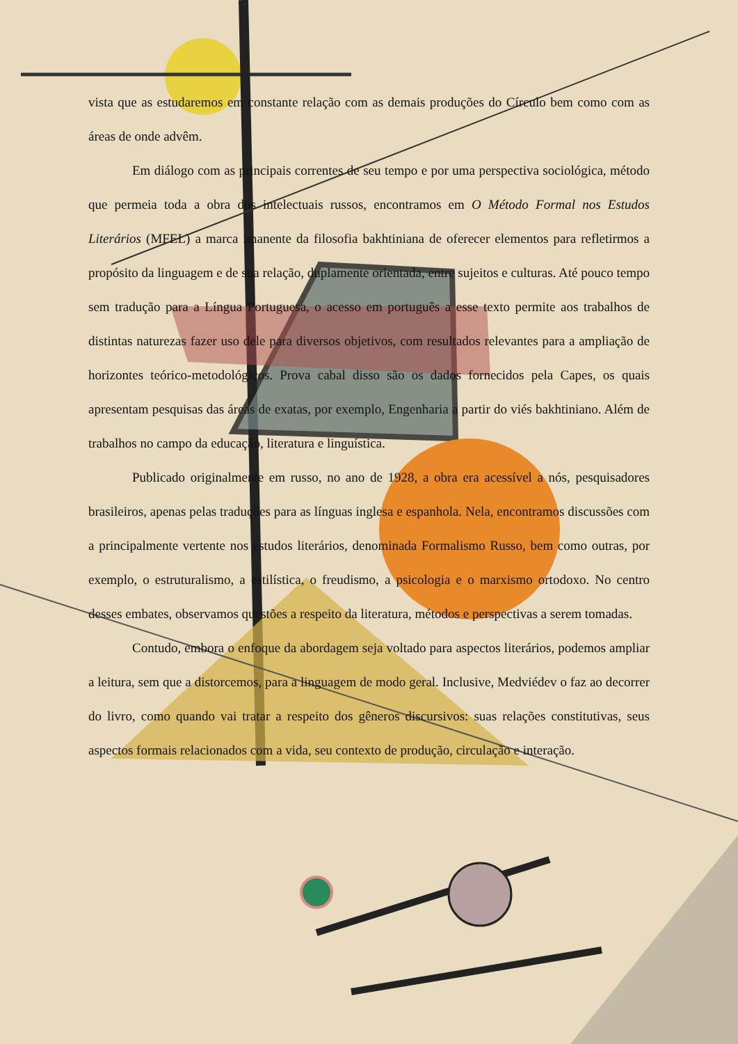vista que as estudaremos em constante relação com as demais produções do Círculo bem como com as áreas de onde advêm.
Em diálogo com as principais correntes de seu tempo e por uma perspectiva sociológica, método que permeia toda a obra dos intelectuais russos, encontramos em O Método Formal nos Estudos Literários (MFEL) a marca imanente da filosofia bakhtiniana de oferecer elementos para refletirmos a propósito da linguagem e de sua relação, duplamente orientada, entre sujeitos e culturas. Até pouco tempo sem tradução para a Língua Portuguesa, o acesso em português a esse texto permite aos trabalhos de distintas naturezas fazer uso dele para diversos objetivos, com resultados relevantes para a ampliação de horizontes teórico-metodológicos. Prova cabal disso são os dados fornecidos pela Capes, os quais apresentam pesquisas das áreas de exatas, por exemplo, Engenharia a partir do viés bakhtiniano. Além de trabalhos no campo da educação, literatura e linguística.
Publicado originalmente em russo, no ano de 1928, a obra era acessível a nós, pesquisadores brasileiros, apenas pelas traduções para as línguas inglesa e espanhola. Nela, encontramos discussões com a principalmente vertente nos estudos literários, denominada Formalismo Russo, bem como outras, por exemplo, o estruturalismo, a estilística, o freudismo, a psicologia e o marxismo ortodoxo. No centro desses embates, observamos questões a respeito da literatura, métodos e perspectivas a serem tomadas.
Contudo, embora o enfoque da abordagem seja voltado para aspectos literários, podemos ampliar a leitura, sem que a distorcemos, para a linguagem de modo geral. Inclusive, Medviédev o faz ao decorrer do livro, como quando vai tratar a respeito dos gêneros discursivos: suas relações constitutivas, seus aspectos formais relacionados com a vida, seu contexto de produção, circulação e interação.